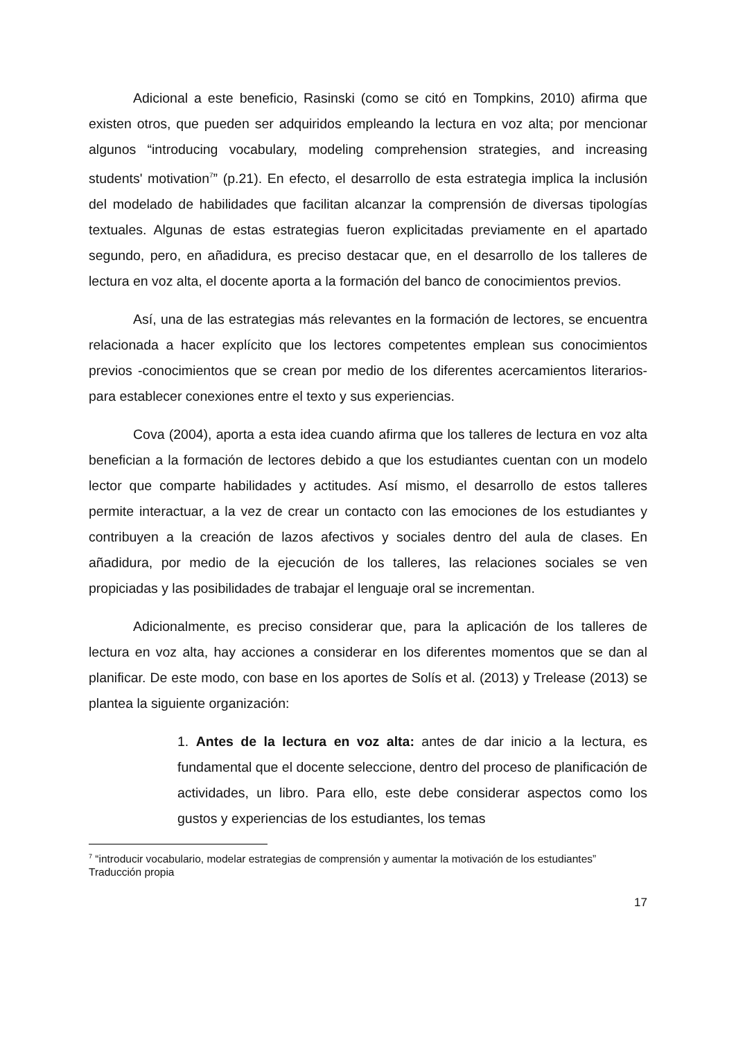Adicional a este beneficio, Rasinski (como se citó en Tompkins, 2010) afirma que existen otros, que pueden ser adquiridos empleando la lectura en voz alta; por mencionar algunos “introducing vocabulary, modeling comprehension strategies, and increasing students' motivation<sup>7</sup>” (p.21). En efecto, el desarrollo de esta estrategia implica la inclusión del modelado de habilidades que facilitan alcanzar la comprensión de diversas tipologías textuales. Algunas de estas estrategias fueron explicitadas previamente en el apartado segundo, pero, en añadidura, es preciso destacar que, en el desarrollo de los talleres de lectura en voz alta, el docente aporta a la formación del banco de conocimientos previos.
Así, una de las estrategias más relevantes en la formación de lectores, se encuentra relacionada a hacer explícito que los lectores competentes emplean sus conocimientos previos -conocimientos que se crean por medio de los diferentes acercamientos literarios- para establecer conexiones entre el texto y sus experiencias.
Cova (2004), aporta a esta idea cuando afirma que los talleres de lectura en voz alta benefician a la formación de lectores debido a que los estudiantes cuentan con un modelo lector que comparte habilidades y actitudes. Así mismo, el desarrollo de estos talleres permite interactuar, a la vez de crear un contacto con las emociones de los estudiantes y contribuyen a la creación de lazos afectivos y sociales dentro del aula de clases. En añadidura, por medio de la ejecución de los talleres, las relaciones sociales se ven propiciadas y las posibilidades de trabajar el lenguaje oral se incrementan.
Adicionalmente, es preciso considerar que, para la aplicación de los talleres de lectura en voz alta, hay acciones a considerar en los diferentes momentos que se dan al planificar. De este modo, con base en los aportes de Solís et al. (2013) y Trelease (2013) se plantea la siguiente organización:
1. Antes de la lectura en voz alta: antes de dar inicio a la lectura, es fundamental que el docente seleccione, dentro del proceso de planificación de actividades, un libro. Para ello, este debe considerar aspectos como los gustos y experiencias de los estudiantes, los temas
<sup>7</sup> “introducir vocabulario, modelar estrategias de comprensión y aumentar la motivación de los estudiantes” Traducción propia
17